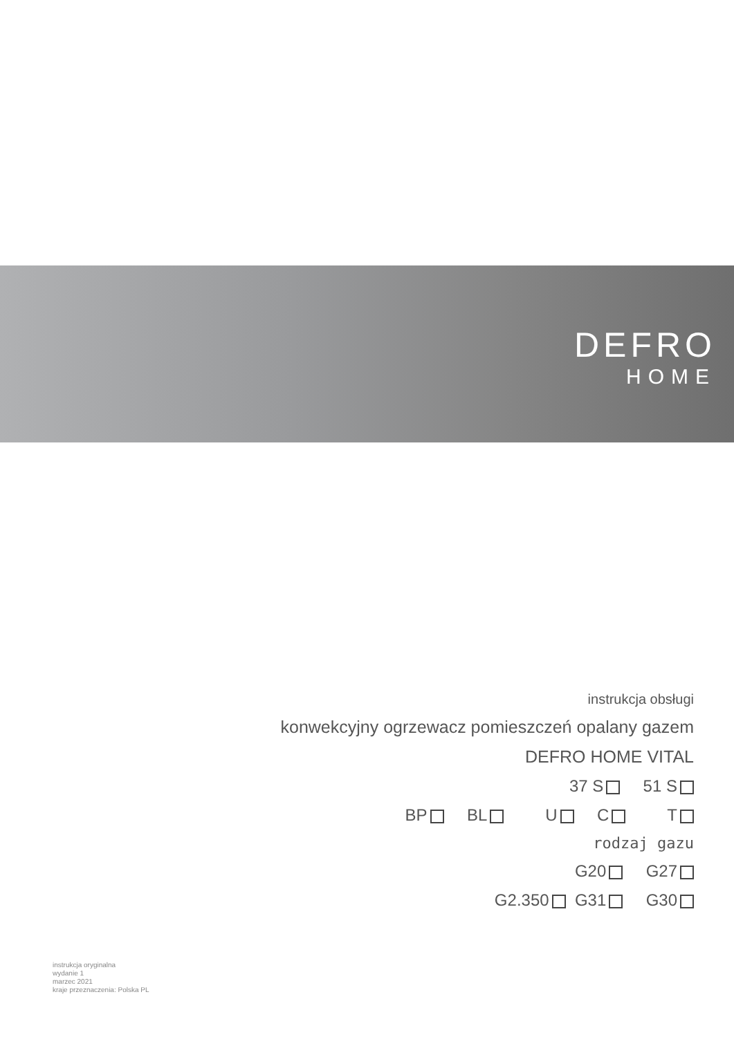DEFRO
HOME
instrukcja obsługi
konwekcyjny ogrzewacz pomieszczeń opalany gazem
DEFRO HOME VITAL
37 S 51 S
BP BL U C T
rodzaj gazu
G20 G27
G2.350 G31 G30
instrukcja oryginalna
wydanie 1
marzec 2021
kraje przeznaczenia: Polska PL